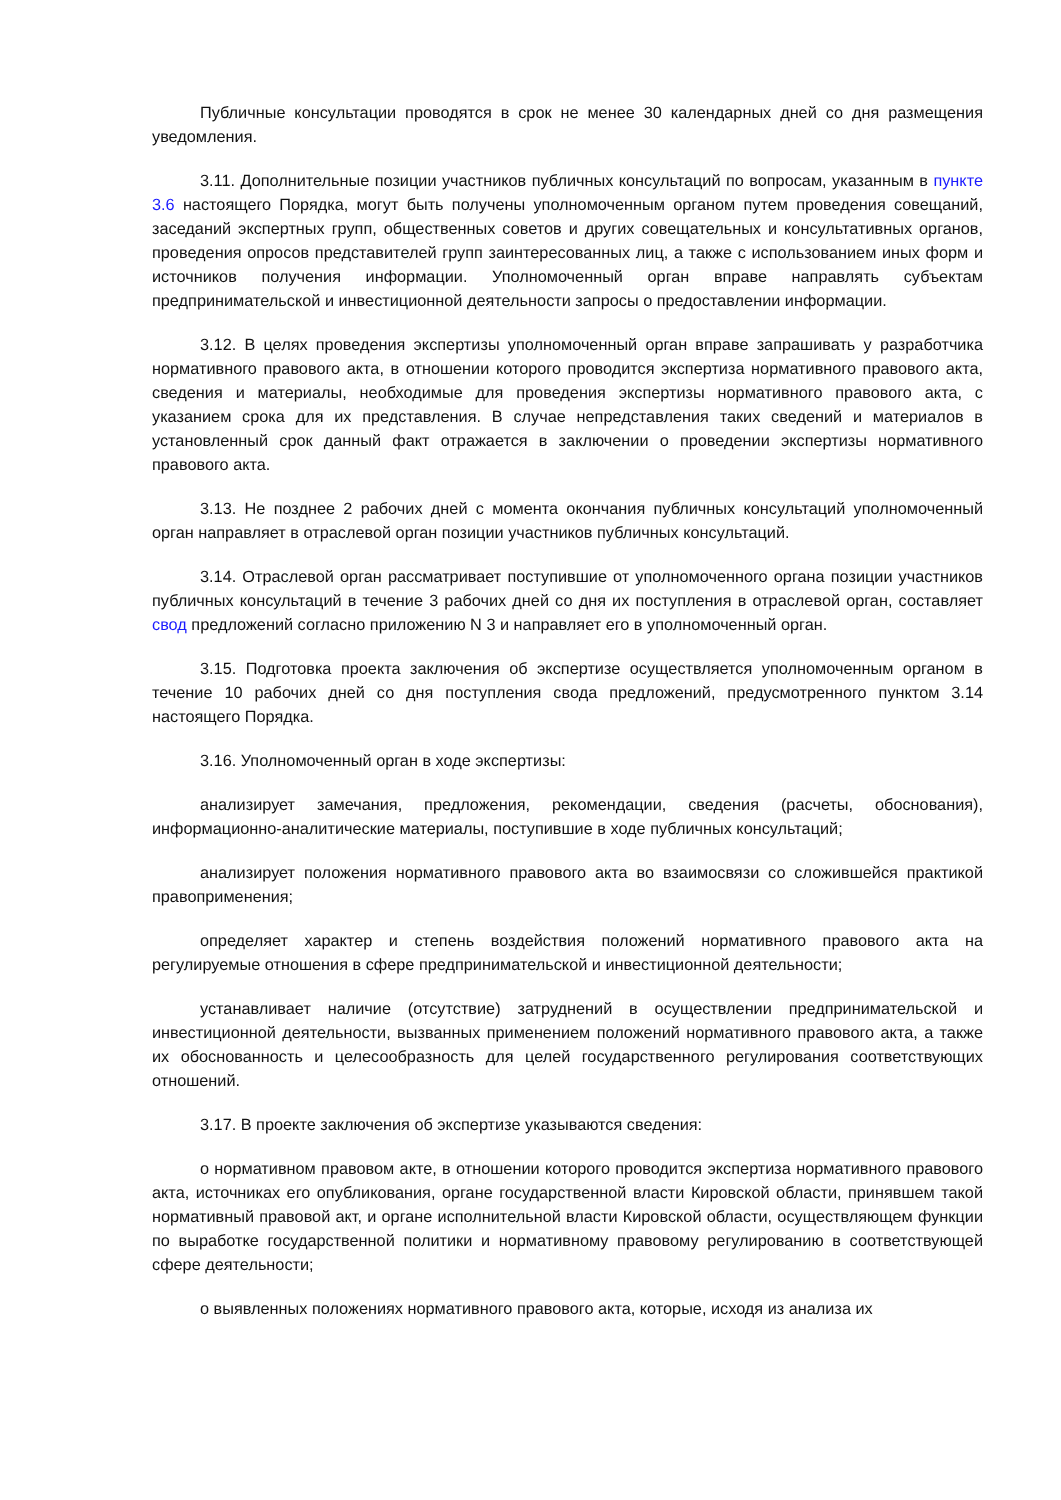Публичные консультации проводятся в срок не менее 30 календарных дней со дня размещения уведомления.
3.11. Дополнительные позиции участников публичных консультаций по вопросам, указанным в пункте 3.6 настоящего Порядка, могут быть получены уполномоченным органом путем проведения совещаний, заседаний экспертных групп, общественных советов и других совещательных и консультативных органов, проведения опросов представителей групп заинтересованных лиц, а также с использованием иных форм и источников получения информации. Уполномоченный орган вправе направлять субъектам предпринимательской и инвестиционной деятельности запросы о предоставлении информации.
3.12. В целях проведения экспертизы уполномоченный орган вправе запрашивать у разработчика нормативного правового акта, в отношении которого проводится экспертиза нормативного правового акта, сведения и материалы, необходимые для проведения экспертизы нормативного правового акта, с указанием срока для их представления. В случае непредставления таких сведений и материалов в установленный срок данный факт отражается в заключении о проведении экспертизы нормативного правового акта.
3.13. Не позднее 2 рабочих дней с момента окончания публичных консультаций уполномоченный орган направляет в отраслевой орган позиции участников публичных консультаций.
3.14. Отраслевой орган рассматривает поступившие от уполномоченного органа позиции участников публичных консультаций в течение 3 рабочих дней со дня их поступления в отраслевой орган, составляет свод предложений согласно приложению N 3 и направляет его в уполномоченный орган.
3.15. Подготовка проекта заключения об экспертизе осуществляется уполномоченным органом в течение 10 рабочих дней со дня поступления свода предложений, предусмотренного пунктом 3.14 настоящего Порядка.
3.16. Уполномоченный орган в ходе экспертизы:
анализирует замечания, предложения, рекомендации, сведения (расчеты, обоснования), информационно-аналитические материалы, поступившие в ходе публичных консультаций;
анализирует положения нормативного правового акта во взаимосвязи со сложившейся практикой правоприменения;
определяет характер и степень воздействия положений нормативного правового акта на регулируемые отношения в сфере предпринимательской и инвестиционной деятельности;
устанавливает наличие (отсутствие) затруднений в осуществлении предпринимательской и инвестиционной деятельности, вызванных применением положений нормативного правового акта, а также их обоснованность и целесообразность для целей государственного регулирования соответствующих отношений.
3.17. В проекте заключения об экспертизе указываются сведения:
о нормативном правовом акте, в отношении которого проводится экспертиза нормативного правового акта, источниках его опубликования, органе государственной власти Кировской области, принявшем такой нормативный правовой акт, и органе исполнительной власти Кировской области, осуществляющем функции по выработке государственной политики и нормативному правовому регулированию в соответствующей сфере деятельности;
о выявленных положениях нормативного правового акта, которые, исходя из анализа их